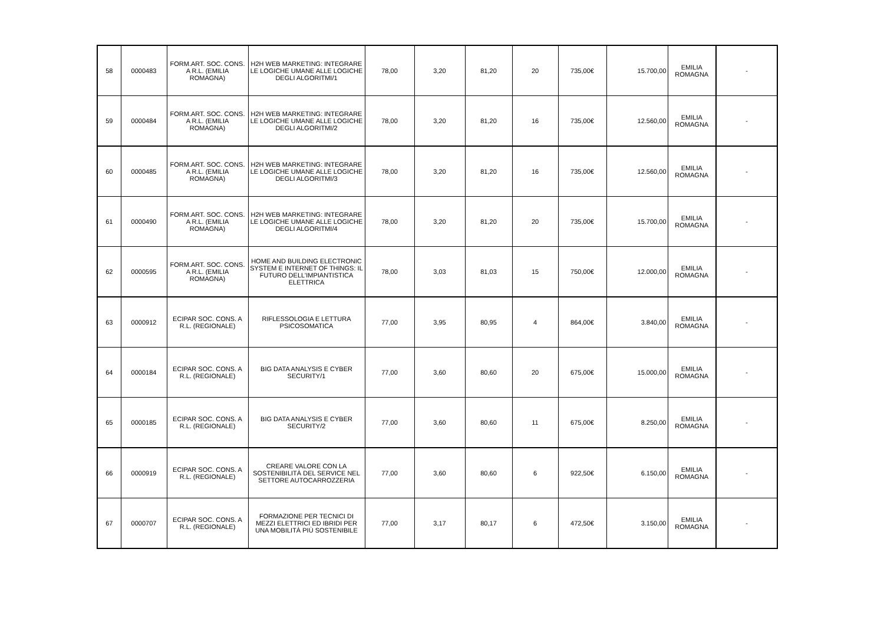| 58 | 0000483 | FORM.ART. SOC. CONS. A R.L. (EMILIA ROMAGNA) | H2H WEB MARKETING: INTEGRARE LE LOGICHE UMANE ALLE LOGICHE DEGLI ALGORITMI/1 | 78,00 | 3,20 | 81,20 | 20 | 735,00€ | 15.700,00 | EMILIA ROMAGNA | - |
| 59 | 0000484 | FORM.ART. SOC. CONS. A R.L. (EMILIA ROMAGNA) | H2H WEB MARKETING: INTEGRARE LE LOGICHE UMANE ALLE LOGICHE DEGLI ALGORITMI/2 | 78,00 | 3,20 | 81,20 | 16 | 735,00€ | 12.560,00 | EMILIA ROMAGNA | - |
| 60 | 0000485 | FORM.ART. SOC. CONS. A R.L. (EMILIA ROMAGNA) | H2H WEB MARKETING: INTEGRARE LE LOGICHE UMANE ALLE LOGICHE DEGLI ALGORITMI/3 | 78,00 | 3,20 | 81,20 | 16 | 735,00€ | 12.560,00 | EMILIA ROMAGNA | - |
| 61 | 0000490 | FORM.ART. SOC. CONS. A R.L. (EMILIA ROMAGNA) | H2H WEB MARKETING: INTEGRARE LE LOGICHE UMANE ALLE LOGICHE DEGLI ALGORITMI/4 | 78,00 | 3,20 | 81,20 | 20 | 735,00€ | 15.700,00 | EMILIA ROMAGNA | - |
| 62 | 0000595 | FORM.ART. SOC. CONS. A R.L. (EMILIA ROMAGNA) | HOME AND BUILDING ELECTRONIC SYSTEM E INTERNET OF THINGS: IL FUTURO DELL'IMPIANTISTICA ELETTRICA | 78,00 | 3,03 | 81,03 | 15 | 750,00€ | 12.000,00 | EMILIA ROMAGNA | - |
| 63 | 0000912 | ECIPAR SOC. CONS. A R.L. (REGIONALE) | RIFLESSOLOGIA E LETTURA PSICOSOMATICA | 77,00 | 3,95 | 80,95 | 4 | 864,00€ | 3.840,00 | EMILIA ROMAGNA | - |
| 64 | 0000184 | ECIPAR SOC. CONS. A R.L. (REGIONALE) | BIG DATA ANALYSIS E CYBER SECURITY/1 | 77,00 | 3,60 | 80,60 | 20 | 675,00€ | 15.000,00 | EMILIA ROMAGNA | - |
| 65 | 0000185 | ECIPAR SOC. CONS. A R.L. (REGIONALE) | BIG DATA ANALYSIS E CYBER SECURITY/2 | 77,00 | 3,60 | 80,60 | 11 | 675,00€ | 8.250,00 | EMILIA ROMAGNA | - |
| 66 | 0000919 | ECIPAR SOC. CONS. A R.L. (REGIONALE) | CREARE VALORE CON LA SOSTENIBILITÀ DEL SERVICE NEL SETTORE AUTOCARROZZERIA | 77,00 | 3,60 | 80,60 | 6 | 922,50€ | 6.150,00 | EMILIA ROMAGNA | - |
| 67 | 0000707 | ECIPAR SOC. CONS. A R.L. (REGIONALE) | FORMAZIONE PER TECNICI DI MEZZI ELETTRICI ED IBRIDI PER UNA MOBILITÀ PIÙ SOSTENIBILE | 77,00 | 3,17 | 80,17 | 6 | 472,50€ | 3.150,00 | EMILIA ROMAGNA | - |